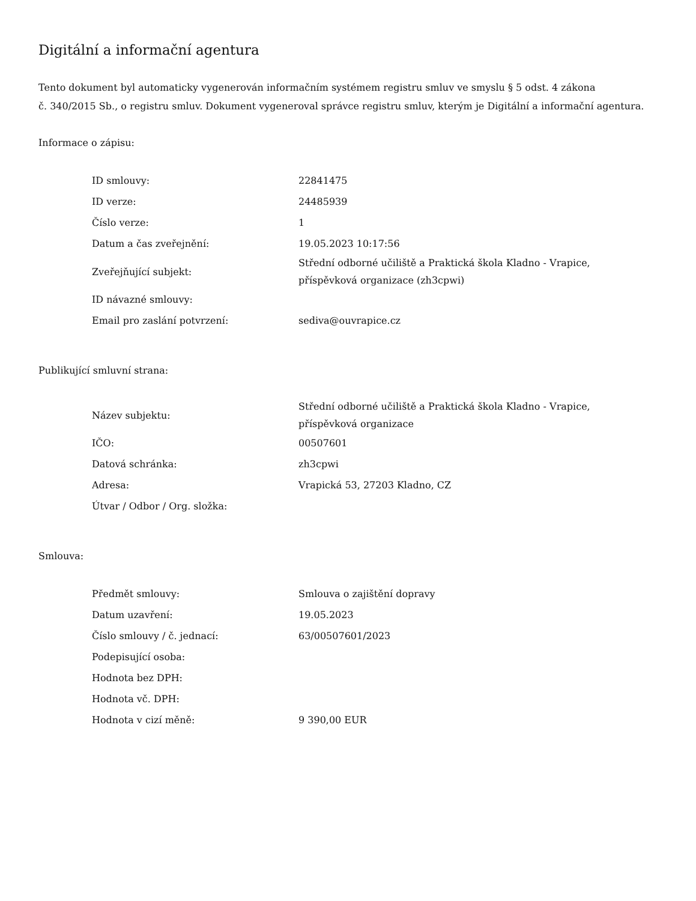Digitální a informační agentura
Tento dokument byl automaticky vygenerován informačním systémem registru smluv ve smyslu § 5 odst. 4 zákona
č. 340/2015 Sb., o registru smluv. Dokument vygeneroval správce registru smluv, kterým je Digitální a informační agentura.
Informace o zápisu:
| ID smlouvy: | 22841475 |
| ID verze: | 24485939 |
| Číslo verze: | 1 |
| Datum a čas zveřejnění: | 19.05.2023 10:17:56 |
| Zveřejňující subjekt: | Střední odborné učiliště a Praktická škola Kladno - Vrapice, příspěvková organizace (zh3cpwi) |
| ID návazné smlouvy: | |
| Email pro zaslání potvrzení: | sediva@ouvrapice.cz |
Publikující smluvní strana:
| Název subjektu: | Střední odborné učiliště a Praktická škola Kladno - Vrapice, příspěvková organizace |
| IČO: | 00507601 |
| Datová schránka: | zh3cpwi |
| Adresa: | Vrapická 53, 27203 Kladno, CZ |
| Útvar / Odbor / Org. složka: | |
Smlouva:
| Předmět smlouvy: | Smlouva o zajištění dopravy |
| Datum uzavření: | 19.05.2023 |
| Číslo smlouvy / č. jednací: | 63/00507601/2023 |
| Podepisující osoba: | |
| Hodnota bez DPH: | |
| Hodnota vč. DPH: | |
| Hodnota v cizí měně: | 9 390,00 EUR |